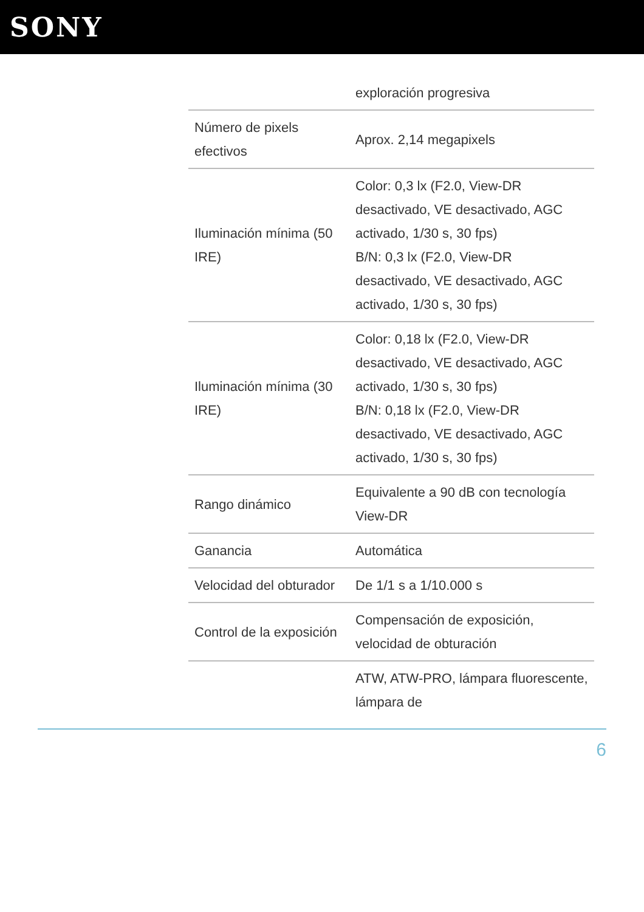SONY
| | exploración progresiva |
| Número de pixels efectivos | Aprox. 2,14 megapixels |
| Iluminación mínima (50 IRE) | Color: 0,3 lx (F2.0, View-DR desactivado, VE desactivado, AGC activado, 1/30 s, 30 fps) B/N: 0,3 lx (F2.0, View-DR desactivado, VE desactivado, AGC activado, 1/30 s, 30 fps) |
| Iluminación mínima (30 IRE) | Color: 0,18 lx (F2.0, View-DR desactivado, VE desactivado, AGC activado, 1/30 s, 30 fps) B/N: 0,18 lx (F2.0, View-DR desactivado, VE desactivado, AGC activado, 1/30 s, 30 fps) |
| Rango dinámico | Equivalente a 90 dB con tecnología View-DR |
| Ganancia | Automática |
| Velocidad del obturador | De 1/1 s a 1/10.000 s |
| Control de la exposición | Compensación de exposición, velocidad de obturación |
| | ATW, ATW-PRO, lámpara fluorescente, lámpara de |
6